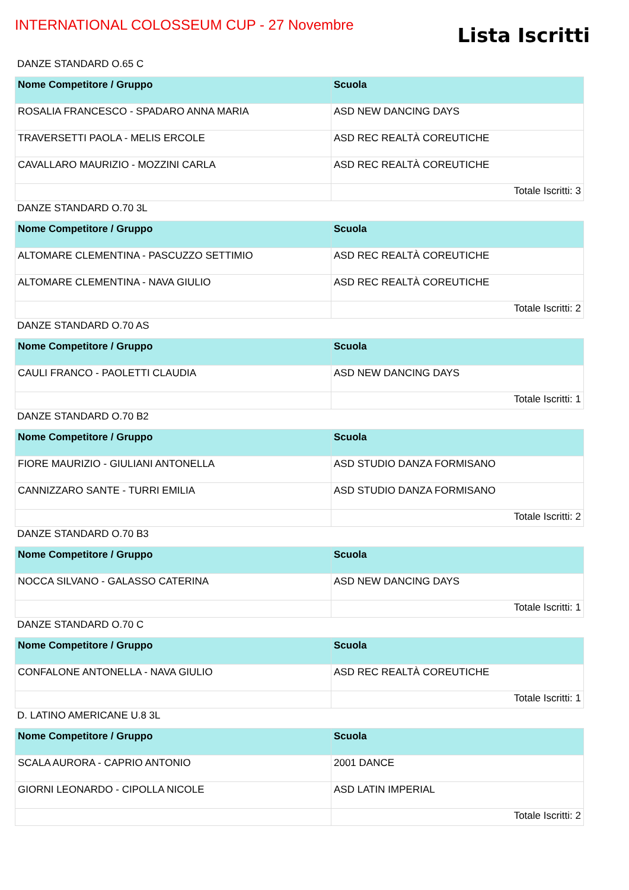INTERNATIONAL COLOSSEUM CUP - 27 Novembre
Lista Iscritti
DANZE STANDARD O.65 C
| Nome Competitore / Gruppo | Scuola |
| --- | --- |
| ROSALIA FRANCESCO - SPADARO ANNA MARIA | ASD NEW DANCING DAYS |
| TRAVERSETTI PAOLA - MELIS ERCOLE | ASD REC REALTÀ COREUTICHE |
| CAVALLARO MAURIZIO - MOZZINI CARLA | ASD REC REALTÀ COREUTICHE |
| | Totale Iscritti: 3 |
DANZE STANDARD O.70 3L
| Nome Competitore / Gruppo | Scuola |
| --- | --- |
| ALTOMARE CLEMENTINA - PASCUZZO SETTIMIO | ASD REC REALTÀ COREUTICHE |
| ALTOMARE CLEMENTINA - NAVA GIULIO | ASD REC REALTÀ COREUTICHE |
| | Totale Iscritti: 2 |
DANZE STANDARD O.70 AS
| Nome Competitore / Gruppo | Scuola |
| --- | --- |
| CAULI FRANCO - PAOLETTI CLAUDIA | ASD NEW DANCING DAYS |
| | Totale Iscritti: 1 |
DANZE STANDARD O.70 B2
| Nome Competitore / Gruppo | Scuola |
| --- | --- |
| FIORE MAURIZIO - GIULIANI ANTONELLA | ASD STUDIO DANZA FORMISANO |
| CANNIZZARO SANTE - TURRI EMILIA | ASD STUDIO DANZA FORMISANO |
| | Totale Iscritti: 2 |
DANZE STANDARD O.70 B3
| Nome Competitore / Gruppo | Scuola |
| --- | --- |
| NOCCA SILVANO - GALASSO CATERINA | ASD NEW DANCING DAYS |
| | Totale Iscritti: 1 |
DANZE STANDARD O.70 C
| Nome Competitore / Gruppo | Scuola |
| --- | --- |
| CONFALONE ANTONELLA - NAVA GIULIO | ASD REC REALTÀ COREUTICHE |
| | Totale Iscritti: 1 |
D. LATINO AMERICANE U.8 3L
| Nome Competitore / Gruppo | Scuola |
| --- | --- |
| SCALA AURORA - CAPRIO ANTONIO | 2001 DANCE |
| GIORNI LEONARDO - CIPOLLA NICOLE | ASD LATIN IMPERIAL |
| | Totale Iscritti: 2 |